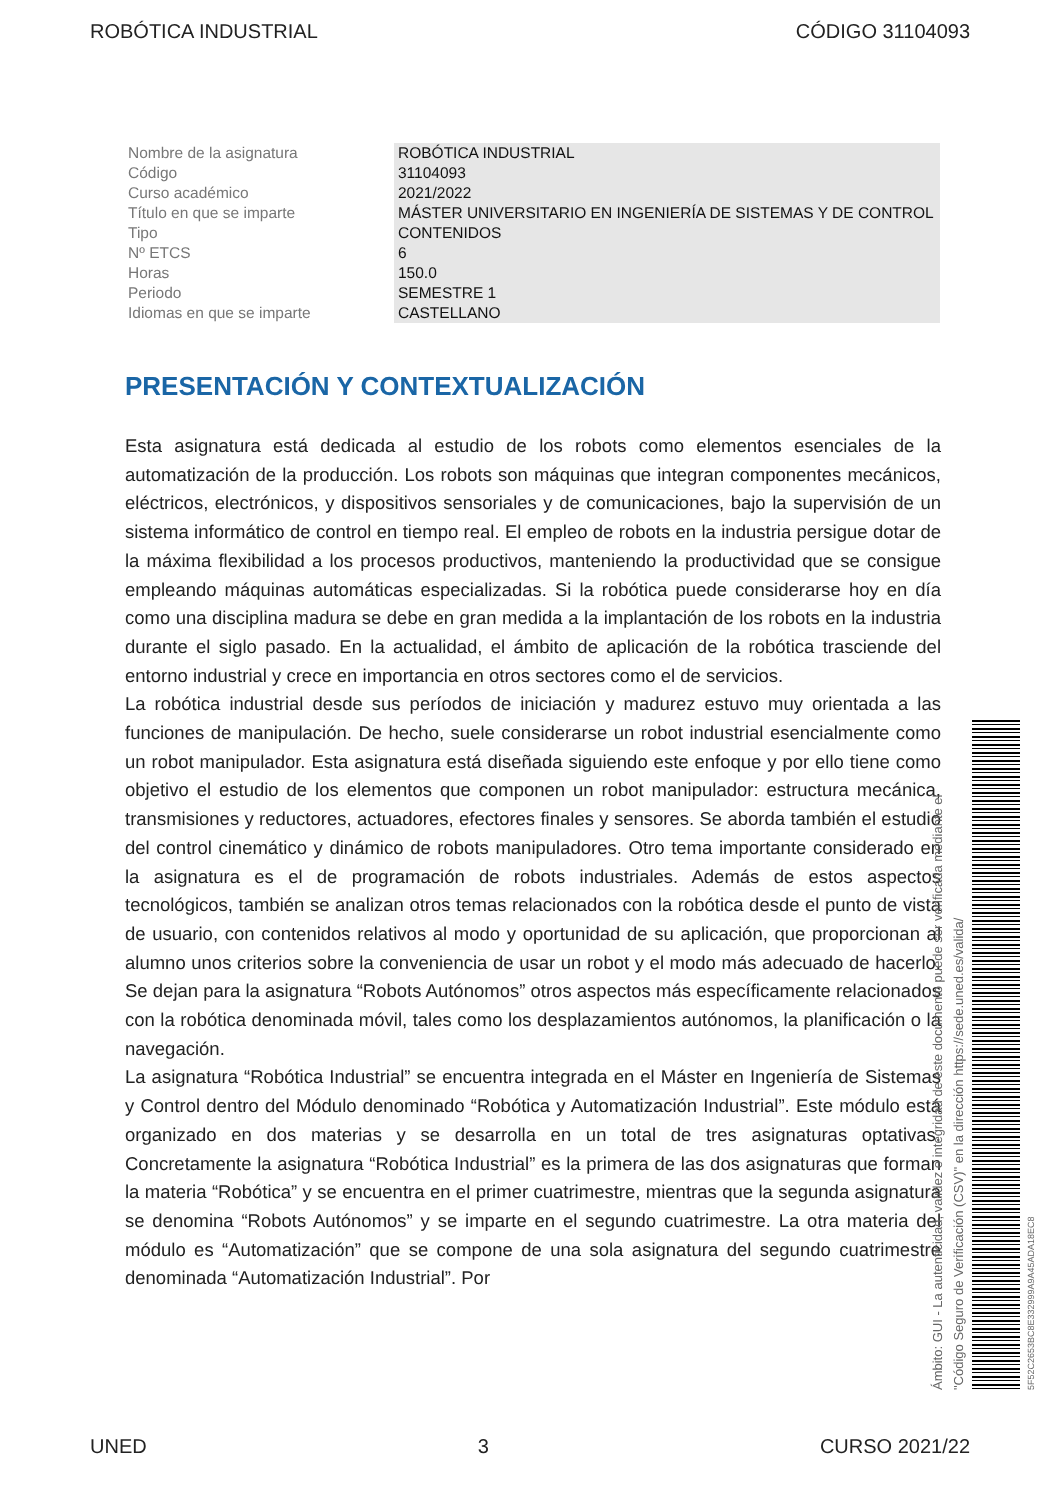ROBÓTICA INDUSTRIAL CÓDIGO 31104093
| Nombre de la asignatura | ROBÓTICA INDUSTRIAL |
| Código | 31104093 |
| Curso académico | 2021/2022 |
| Título en que se imparte | MÁSTER UNIVERSITARIO EN INGENIERÍA DE SISTEMAS Y DE CONTROL |
| Tipo | CONTENIDOS |
| Nº ETCS | 6 |
| Horas | 150.0 |
| Periodo | SEMESTRE 1 |
| Idiomas en que se imparte | CASTELLANO |
PRESENTACIÓN Y CONTEXTUALIZACIÓN
Esta asignatura está dedicada al estudio de los robots como elementos esenciales de la automatización de la producción. Los robots son máquinas que integran componentes mecánicos, eléctricos, electrónicos, y dispositivos sensoriales y de comunicaciones, bajo la supervisión de un sistema informático de control en tiempo real. El empleo de robots en la industria persigue dotar de la máxima flexibilidad a los procesos productivos, manteniendo la productividad que se consigue empleando máquinas automáticas especializadas. Si la robótica puede considerarse hoy en día como una disciplina madura se debe en gran medida a la implantación de los robots en la industria durante el siglo pasado. En la actualidad, el ámbito de aplicación de la robótica trasciende del entorno industrial y crece en importancia en otros sectores como el de servicios.
La robótica industrial desde sus períodos de iniciación y madurez estuvo muy orientada a las funciones de manipulación. De hecho, suele considerarse un robot industrial esencialmente como un robot manipulador. Esta asignatura está diseñada siguiendo este enfoque y por ello tiene como objetivo el estudio de los elementos que componen un robot manipulador: estructura mecánica, transmisiones y reductores, actuadores, efectores finales y sensores. Se aborda también el estudio del control cinemático y dinámico de robots manipuladores. Otro tema importante considerado en la asignatura es el de programación de robots industriales. Además de estos aspectos tecnológicos, también se analizan otros temas relacionados con la robótica desde el punto de vista de usuario, con contenidos relativos al modo y oportunidad de su aplicación, que proporcionan al alumno unos criterios sobre la conveniencia de usar un robot y el modo más adecuado de hacerlo. Se dejan para la asignatura “Robots Autónomos” otros aspectos más específicamente relacionados con la robótica denominada móvil, tales como los desplazamientos autónomos, la planificación o la navegación.
La asignatura “Robótica Industrial” se encuentra integrada en el Máster en Ingeniería de Sistemas y Control dentro del Módulo denominado “Robótica y Automatización Industrial”. Este módulo está organizado en dos materias y se desarrolla en un total de tres asignaturas optativas. Concretamente la asignatura “Robótica Industrial” es la primera de las dos asignaturas que forman la materia “Robótica” y se encuentra en el primer cuatrimestre, mientras que la segunda asignatura se denomina “Robots Autónomos” y se imparte en el segundo cuatrimestre. La otra materia del módulo es “Automatización” que se compone de una sola asignatura del segundo cuatrimestre denominada “Automatización Industrial”. Por
Ámbito: GUI - La autenticidad, validez e integridad de este documento puede ser verificada mediante el
"Código Seguro de Verificación (CSV)" en la dirección https://sede.uned.es/valida/
5F52C2653BC8E332999A9A45ADA18EC8
UNED 3 CURSO 2021/22